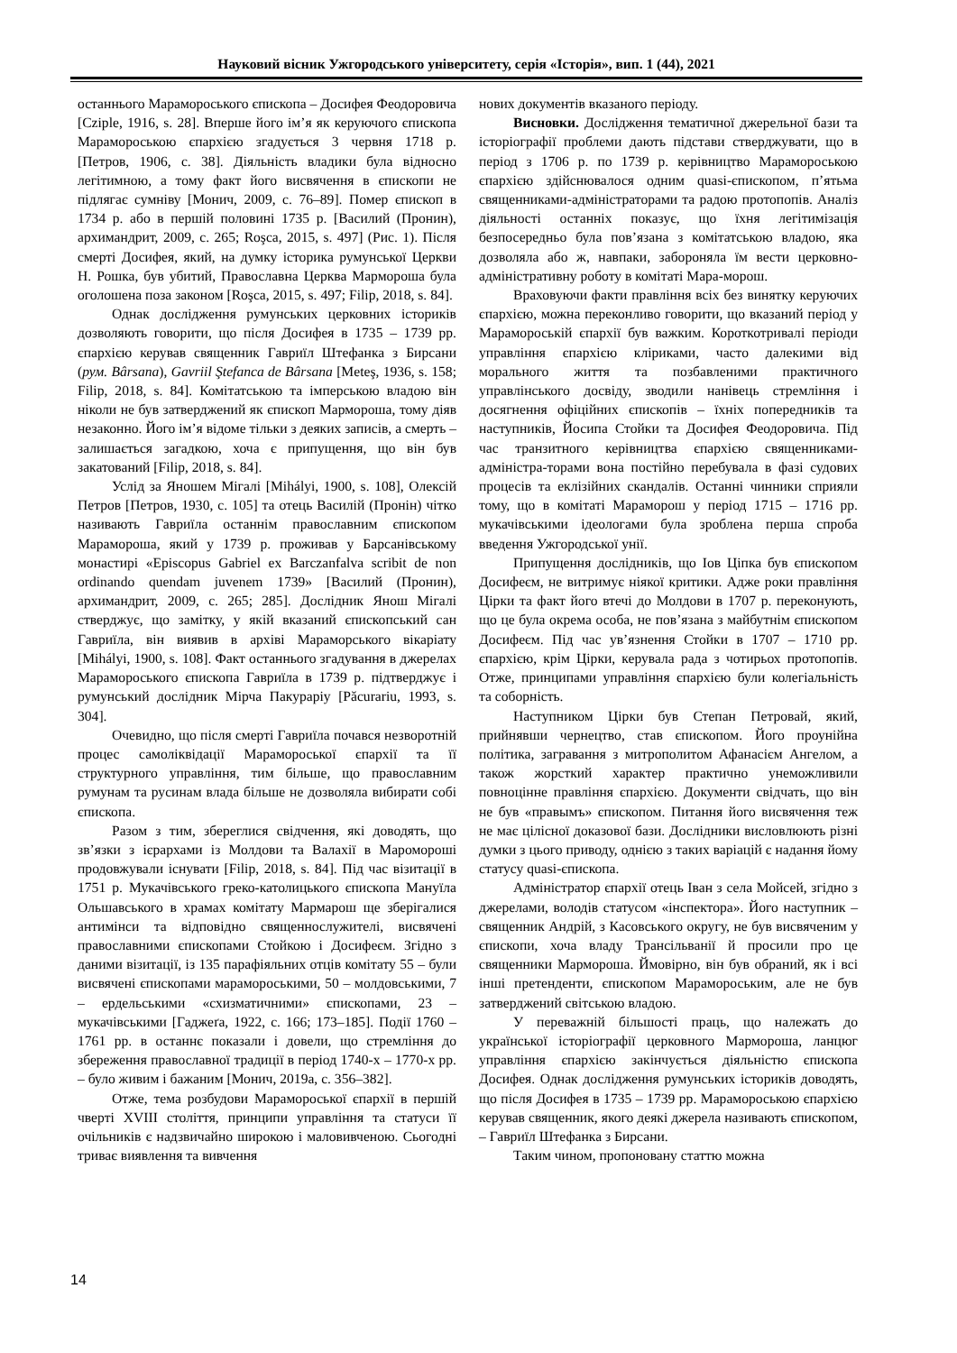Науковий вісник Ужгородського університету, серія «Історія», вип. 1 (44), 2021
останнього Мараморoського єпископа – Досифея Феодоровича [Cziple, 1916, s. 28]. Вперше його ім’я як керуючого єпископа Марамороською єпархією згадується 3 червня 1718 р. [Петров, 1906, с. 38]. Діяльність владики була відносно легітимною, а тому факт його висвячення в єпископи не підлягає сумніву [Монич, 2009, с. 76–89]. Помер єпископ в 1734 р. або в першій половині 1735 р. [Василий (Пронин), архимандрит, 2009, с. 265; Roşca, 2015, s. 497] (Рис. 1). Після смерті Досифея, який, на думку історика румунської Церкви Н. Рошка, був убитий, Православна Церква Мармороша була оголошена поза законом [Roşca, 2015, s. 497; Filip, 2018, s. 84].
Однак дослідження румунських церковних істориків дозволяють говорити, що після Досифея в 1735 – 1739 рр. єпархією керував священник Гавриїл Штефанка з Бирсани (рум. Bârsana), Gavriil Ştefanca de Bârsana [Meteş, 1936, s. 158; Filip, 2018, s. 84]. Комітатською та імперською владою він ніколи не був затверджений як єпископ Мармороша, тому діяв незаконно. Його ім’я відоме тільки з деяких записів, а смерть – залишається загадкою, хоча є припущення, що він був закатований [Filip, 2018, s. 84].
Услід за Яношем Мігалі [Mihályi, 1900, s. 108], Олексій Петров [Петров, 1930, с. 105] та отець Василій (Пронін) чітко називають Гавриїла останнім православним єпископом Мараморoша, який у 1739 р. проживав у Барсанівському монастирі «Episcopus Gabriel ex Barczanfalva scribit de non ordinando quendam juvenem 1739» [Василий (Пронин), архимандрит, 2009, с. 265; 285]. Дослідник Янош Мігалі стверджує, що замітку, у якій вказаний єпископський сан Гавриїла, він виявив в архіві Мараморського вікаріату [Mihályi, 1900, s. 108]. Факт останнього згадування в джерелах Марамороського єпископа Гавриїла в 1739 р. підтверджує і румунський дослідник Мірча Пакураріу [Păcurariu, 1993, s. 304].
Очевидно, що після смерті Гавриїла почався незворотній процес самоліквідації Марамороської єпархії та її структурного управління, тим більше, що православним румунам та русинам влада більше не дозволяла вибирати собі єпископа.
Разом з тим, збереглися свідчення, які доводять, що зв’язки з ієрархами із Молдови та Валахії в Мароморoші продовжували існувати [Filip, 2018, s. 84]. Під час візитації в 1751 р. Мукачівського греко-католицького єпископа Мануїла Ольшавського в храмах комітату Мармарош ще зберігалися антимінси та відповідно священнослужителі, висвячені православними єпископами Стойкою і Досифеєм. Згідно з даними візитації, із 135 парафіяльних отців комітату 55 – були висвячені єпископами марамороськими, 50 – молдовськими, 7 – ердельськими «схизматичними» єпископами, 23 – мукачівськими [Гаджеґа, 1922, с. 166; 173–185]. Події 1760 – 1761 рр. в останнє показали і довели, що стремління до збереження православної традиції в період 1740-х – 1770-х рр. – було живим і бажаним [Монич, 2019a, с. 356–382].
Отже, тема розбудови Марамороської єпархії в першій чверті XVIII століття, принципи управління та статуси її очільників є надзвичайно широкою і маловивченою. Сьогодні триває виявлення та вивчення
нових документів вказаного періоду.
Висновки. Дослідження тематичної джерельної бази та історіографії проблеми дають підстави стверджувати, що в період з 1706 р. по 1739 р. керівництво Марамороською єпархією здійснювалося одним quasi-єпископом, п’ятьма священниками-адміністраторами та радою протопопів. Аналіз діяльності останніх показує, що їхня легітимізація безпосередньо була пов’язана з комітатською владою, яка дозволяла або ж, навпаки, забороняла їм вести церковно-адміністративну роботу в комітаті Мара-морош.
Враховуючи факти правління всіх без винятку керуючих єпархією, можна переконливо говорити, що вказаний період у Марамороській єпархії був важким. Короткотривалі періоди управління єпархією кліриками, часто далекими від морального життя та позбавленими практичного управлінського досвіду, зводили нанівець стремління і досягнення офіційних єпископів – їхніх попередників та наступників, Йосипа Стойки та Досифея Феодоровича. Під час транзитного керівництва єпархією священниками-адміністра-торами вона постійно перебувала в фазі судових процесів та еклізійних скандалів. Останні чинники сприяли тому, що в комітаті Мараморош у період 1715 – 1716 рр. мукачівськими ідеологами була зроблена перша спроба введення Ужгородської унії.
Припущення дослідників, що Іов Ціпка був єпископом Досифеєм, не витримує ніякої критики. Адже роки правління Цірки та факт його втечі до Молдови в 1707 р. переконують, що це була окрема особа, не пов’язана з майбутнім єпископом Досифеєм. Під час ув’язнення Стойки в 1707 – 1710 рр. єпархією, крім Цірки, керувала рада з чотирьох протопопів. Отже, принципами управління єпархією були колегіальність та соборність.
Наступником Цірки був Степан Петровай, який, прийнявши чернецтво, став єпископом. Його проунійна політика, загравання з митрополитом Афанасієм Ангелом, а також жорсткий характер практично унеможливили повноцінне правління єпархією. Документи свідчать, що він не був «правымъ» єпископом. Питання його висвячення теж не має цілісної доказової бази. Дослідники висловлюють різні думки з цього приводу, однією з таких варіацій є надання йому статусу quasi-єпископа.
Адміністратор єпархії отець Іван з села Мойсей, згідно з джерелами, володів статусом «інспектора». Його наступник – священник Андрій, з Касовського округу, не був висвяченим у єпископи, хоча владу Трансільванії й просили про це священники Мармороша. Ймовірно, він був обраний, як і всі інші претенденти, єпископом Марамороським, але не був затверджений світською владою.
У переважній більшості праць, що належать до української історіографії церковного Мармороша, ланцюг управління єпархією закінчується діяльністю єпископа Досифея. Однак дослідження румунських істориків доводять, що після Досифея в 1735 – 1739 рр. Марамороською єпархією керував священник, якого деякі джерела називають єпископом, – Гавриїл Штефанка з Бирсани.
Таким чином, пропоновану статтю можна
14